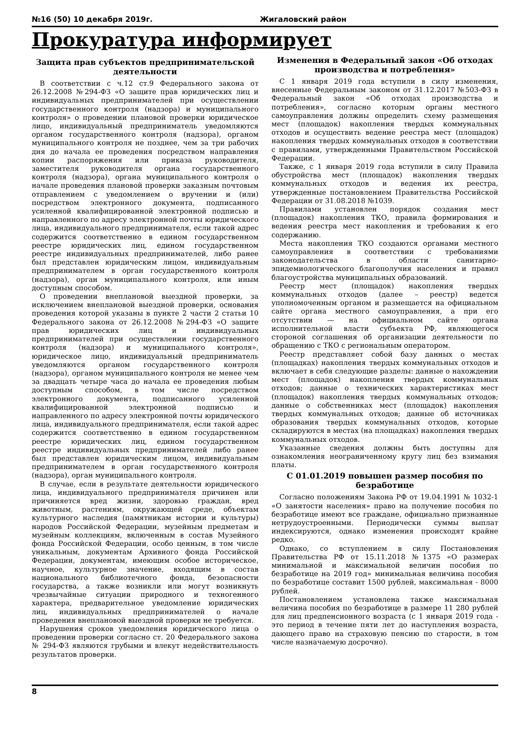№16 (50) 10 декабря 2019г. Жигаловский район
Прокуратура информирует
Защита прав субъектов предпринимательской деятельности
В соответствии с ч.12 ст.9 Федерального закона от 26.12.2008 №294-ФЗ «О защите прав юридических лиц и индивидуальных предпринимателей при осуществлении государственного контроля (надзора) и муниципального контроля» о проведении плановой проверки юридическое лицо, индивидуальный предприниматель уведомляются органом государственного контроля (надзора), органом муниципального контроля не позднее, чем за три рабочих дня до начала ее проведения посредством направления копии распоряжения или приказа руководителя, заместителя руководителя органа государственного контроля (надзора), органа муниципального контроля о начале проведения плановой проверки заказным почтовым отправлением с уведомлением о вручении и (или) посредством электронного документа, подписанного усиленной квалифицированной электронной подписью и направленного по адресу электронной почты юридического лица, индивидуального предпринимателя, если такой адрес содержится соответственно в едином государственном реестре юридических лиц, едином государственном реестре индивидуальных предпринимателей, либо ранее был представлен юридическим лицом, индивидуальным предпринимателем в орган государственного контроля (надзора), орган муниципального контроля, или иным доступным способом.
О проведении внеплановой выездной проверки, за исключением внеплановой выездной проверки, основания проведения которой указаны в пункте 2 части 2 статьи 10 Федерального закона от 26.12.2008 №294-ФЗ «О защите прав юридических лиц и индивидуальных предпринимателей при осуществлении государственного контроля (надзора) и муниципального контроля», юридическое лицо, индивидуальный предприниматель уведомляются органом государственного контроля (надзора), органом муниципального контроля не менее чем за двадцать четыре часа до начала ее проведения любым доступным способом, в том числе посредством электронного документа, подписанного усиленной квалифицированной электронной подписью и направленного по адресу электронной почты юридического лица, индивидуального предпринимателя, если такой адрес содержится соответственно в едином государственном реестре юридических лиц, едином государственном реестре индивидуальных предпринимателей либо ранее был представлен юридическим лицом, индивидуальным предпринимателем в орган государственного контроля (надзора), орган муниципального контроля.
В случае, если в результате деятельности юридического лица, индивидуального предпринимателя причинен или причиняется вред жизни, здоровью граждан, вред животным, растениям, окружающей среде, объектам культурного наследия (памятникам истории и культуры) народов Российской Федерации, музейным предметам и музейным коллекциям, включенным в состав Музейного фонда Российской Федерации, особо ценным, в том числе уникальным, документам Архивного фонда Российской Федерации, документам, имеющим особое историческое, научное, культурное значение, входящим в состав национального библиотечного фонда, безопасности государства, а также возникли или могут возникнуть чрезвычайные ситуации природного и техногенного характера, предварительное уведомление юридических лиц, индивидуальных предпринимателей о начале проведения внеплановой выездной проверки не требуется.
Нарушения сроков уведомления юридического лица о проведении проверки согласно ст. 20 Федерального закона № 294-ФЗ являются грубыми и влекут недействительность результатов проверки.
Изменения в Федеральный закон «Об отходах производства и потребления»
С 1 января 2019 года вступили в силу изменения, внесенные Федеральным законом от 31.12.2017 №503-ФЗ в Федеральный закон «Об отходах производства и потребления», согласно которым органы местного самоуправления должны определить схему размещения мест (площадок) накопления твердых коммунальных отходов и осуществить ведение реестра мест (площадок) накопления твердых коммунальных отходов в соответствии с правилами, утвержденными Правительством Российской Федерации.
Также, с 1 января 2019 года вступили в силу Правила обустройства мест (площадок) накопления твердых коммунальных отходов и ведения их реестра, утвержденные постановлением Правительства Российской Федерации от 31.08.2018 №1039.
Правилами установлен порядок создания мест (площадок) накопления ТКО, правила формирования и ведения реестра мест накопления и требования к его содержанию.
Места накопления ТКО создаются органами местного самоуправления в соответствии с требованиями законодательства в области санитарно-эпидемиологического благополучия населения и правил благоустройства муниципальных образований.
Реестр мест (площадок) накопления твердых коммунальных отходов (далее – реестр) ведется уполномоченным органом и размещается на официальном сайте органа местного самоуправления, а при его отсутствии — на официальном сайте органа исполнительной власти субъекта РФ, являющегося стороной соглашения об организации деятельности по обращению с ТКО с региональным оператором.
Реестр представляет собой базу данных о местах (площадках) накопления твердых коммунальных отходов и включает в себя следующие разделы: данные о нахождении мест (площадок) накопления твердых коммунальных отходов; данные о технических характеристиках мест (площадок) накопления твердых коммунальных отходов; данные о собственниках мест (площадок) накопления твердых коммунальных отходов; данные об источниках образования твердых коммунальных отходов, которые складируются в местах (на площадках) накопления твердых коммунальных отходов.
Указанные сведения должны быть доступны для ознакомления неограниченному кругу лиц без взимания платы.
С 01.01.2019 повышен размер пособия по безработице
Согласно положениям Закона РФ от 19.04.1991 № 1032-1 «О занятости населения» право на получение пособия по безработице имеют все граждане, официально признанные нетрудоустроенными. Периодически суммы выплат индексируются, однако изменения происходят крайне редко.
Однако, со вступлением в силу Постановления Правительства РФ от 15.11.2018 №1375 «О размерах минимальной и максимальной величин пособия по безработице на 2019 год» минимальная величина пособия по безработице составит 1500 рублей, максимальная - 8000 рублей.
Постановлением установлена также максимальная величина пособия по безработице в размере 11 280 рублей для лиц предпенсионного возраста (с 1 января 2019 года - это период в течение пяти лет до наступления возраста, дающего право на страховую пенсию по старости, в том числе назначаемую досрочно).
8